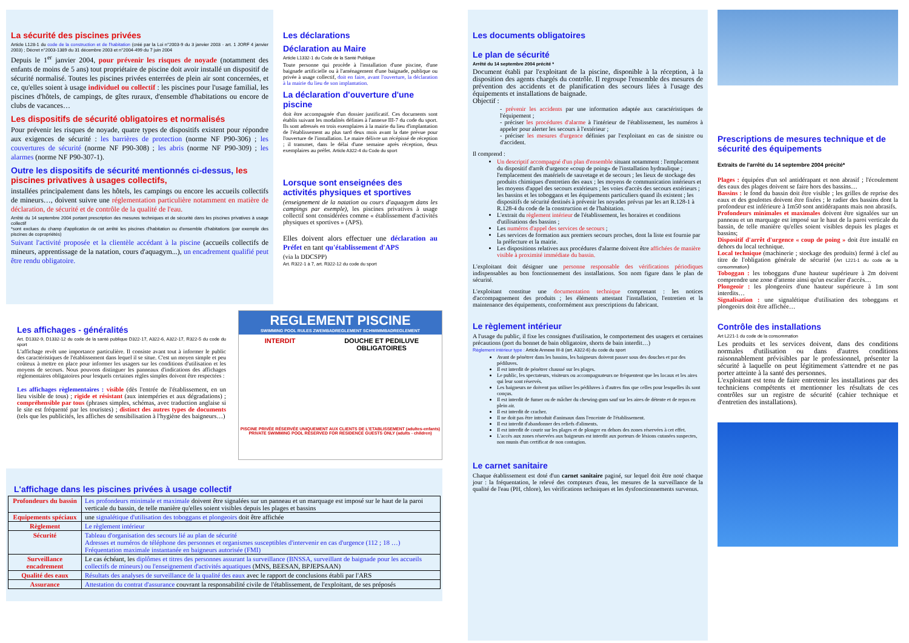La sécurité des piscines privées
Article L128-1 du code de la construction et de l'habitation (créé par la Loi n°2003-9 du 3 janvier 2003 - art. 1 JORF 4 janvier 2003) ; Décret n°2003-1389 du 31 décembre 2003 et n°2004-499 du 7 juin 2004
Depuis le 1<sup>er</sup> janvier 2004, pour prévenir les risques de noyade (notamment des enfants de moins de 5 ans) tout propriétaire de piscine doit avoir installé un dispositif de sécurité normalisé. Toutes les piscines privées enterrées de plein air sont concernées, et ce, qu'elles soient à usage individuel ou collectif : les piscines pour l'usage familial, les piscines d'hôtels, de campings, de gîtes ruraux, d'ensemble d'habitations ou encore de clubs de vacances…
Les dispositifs de sécurité obligatoires et normalisés
Pour prévenir les risques de noyade, quatre types de dispositifs existent pour répondre aux exigences de sécurité : les barrières de protection (norme NF P90-306) ; les couvertures de sécurité (norme NF P90-308) ; les abris (norme NF P90-309) ; les alarmes (norme NF P90-307-1).
Outre les dispositifs de sécurité mentionnés ci-dessus, les piscines privatives à usages collectifs,
installées principalement dans les hôtels, les campings ou encore les accueils collectifs de mineurs…, doivent suivre une réglementation particulière notamment en matière de déclaration, de sécurité et de contrôle de la qualité de l'eau.
Arrêté du 14 septembre 2004 portant prescription des mesures techniques et de sécurité dans les piscines privatives à usage collectif
*sont exclues du champ d'application de cet arrêté les piscines d'habitation ou d'ensemble d'habitations (par exemple des piscines de copropriétés)
Suivant l'activité proposée et la clientèle accédant à la piscine (accueils collectifs de mineurs, apprentissage de la natation, cours d'aquagym...), un encadrement qualifié peut être rendu obligatoire.
Les déclarations
Déclaration au Maire
Article L1332-1 du Code de la Santé Publique
Toute personne qui procède à l'installation d'une piscine, d'une baignade artificielle ou à l'aménagement d'une baignade, publique ou privée à usage collectif, doit en faire, avant l'ouverture, la déclaration à la mairie du lieu de son implantation.
La déclaration d'ouverture d'une piscine
doit être accompagnée d'un dossier justificatif. Ces documents sont établis suivant les modalités définies à l'annexe III-7 du code du sport. Ils sont adressés en trois exemplaires à la mairie du lieu d'implantation de l'établissement au plus tard deux mois avant la date prévue pour l'ouverture de l'installation. Le maire délivre un récépissé de réception ; il transmet, dans le délai d'une semaine après réception, deux exemplaires au préfet. Article A322-4 du Code du sport
Lorsque sont enseignées des activités physiques et sportives
(enseignement de la natation ou cours d'aquagym dans les campings par exemple), les piscines privatives à usage collectif sont considérées comme « établissement d'activités physiques et sportives » (APS).
Elles doivent alors effectuer une déclaration au Préfet en tant qu'établissement d'APS
(via la DDCSPP)
Art. R322-1 à 7, art. R322-12 du code du sport
Les affichages - généralités
Art. D1332-9, D1332-12 du code de la santé publique D322-17, A322-6, A322-17, R322-5 du code du sport
L'affichage revêt une importance particulière. Il consiste avant tout à informer le public des caractéristiques de l'établissement dans lequel il se situe. C'est un moyen simple et peu coûteux à mettre en place pour informer les usagers sur les conditions d'utilisation et les moyens de secours. Nous pouvons distinguer les panneaux d'indications des affichages règlementaires obligatoires pour lesquels certaines règles simples doivent être respectées :
Les affichages règlementaires : visible (dès l'entrée de l'établissement, en un lieu visible de tous) ; rigide et résistant (aux intempéries et aux dégradations) ; compréhensible par tous (phrases simples, schémas, avec traduction anglaise si le site est fréquenté par les touristes) ; distinct des autres types de documents (tels que les publicités, les affiches de sensibilisation à l'hygiène des baigneurs…)
REGLEMENT PISCINE
SWIMMING POOL RULES ZWEMBADREGLEMENT SCHWIMMBADREGLEMENT
INTERDIT DOUCHE ET PEDILUVE OBLIGATOIRES
PISCINE PRIVÉE RÉSERVÉE UNIQUEMENT AUX CLIENTS DE L'ETABLISSEMENT (adultes-enfants)
PRIVATE SWIMMING POOL RESERVED FOR RESIDENCE GUESTS ONLY (adults - children)
L'affichage dans les piscines privées à usage collectif
| Profondeurs du bassin | Les profondeurs minimale et maximale doivent être signalées sur un panneau et un marquage est imposé sur le haut de la paroi verticale du bassin, de telle manière qu'elles soient visibles depuis les plages et bassins |
| Equipements spéciaux | une signalétique d'utilisation des toboggans et plongeoirs doit être affichée |
| Règlement | Le règlement intérieur |
| Sécurité | Tableau d'organisation des secours lié au plan de sécurité Adresses et numéros de téléphone des personnes et organismes susceptibles d'intervenir en cas d'urgence (112 ; 18 …) Fréquentation maximale instantanée en baigneurs autorisée (FMI) |
| Surveillance encadrement | Le cas échéant, les diplômes et titres des personnes assurant la surveillance (BNSSA, surveillant de baignade pour les accueils collectifs de mineurs) ou l'enseignement d'activités aquatiques (MNS, BEESAN, BPJEPSAAN) |
| Qualité des eaux | Résultats des analyses de surveillance de la qualité des eaux avec le rapport de conclusions établi par l'ARS |
| Assurance | Attestation du contrat d'assurance couvrant la responsabilité civile de l'établissement, de l'exploitant, de ses préposés |
Les documents obligatoires
Le plan de sécurité
Arrêté du 14 septembre 2004 précité *
Document établi par l'exploitant de la piscine, disponible à la réception, à la disposition des agents chargés du contrôle. Il regroupe l'ensemble des mesures de prévention des accidents et de planification des secours liées à l'usage des équipements et installations de baignade.
Objectif :
- prévenir les accidents par une information adaptée aux caractéristiques de l'équipement ;
- préciser les procédures d'alarme à l'intérieur de l'établissement, les numéros à appeler pour alerter les secours à l'extérieur ;
- préciser les mesures d'urgence définies par l'exploitant en cas de sinistre ou d'accident.
Il comprend :
Un descriptif accompagné d'un plan d'ensemble situant notamment : l'emplacement du dispositif d'arrêt d'urgence «coup de poing» de l'installation hydraulique ; l'emplacement des matériels de sauvetage et de secours ; les lieux de stockage des produits chimiques d'entretien des eaux ; les moyens de communication intérieurs et les moyens d'appel des secours extérieurs ; les voies d'accès des secours extérieurs ; les bassins et les toboggans et les équipements particuliers quand ils existent ; les dispositifs de sécurité destinés à prévenir les noyades prévus par les art R.128-1 à R.128-4 du code de la construction et de l'habitation.
L'extrait du règlement intérieur de l'établissement, les horaires et conditions d'utilisations des bassins ;
Les numéros d'appel des services de secours ;
Les services de formation aux premiers secours proches, dont la liste est fournie par la préfecture et la mairie.
Les dispositions relatives aux procédures d'alarme doivent être affichées de manière visible à proximité immédiate du bassin.
L'exploitant doit désigner une personne responsable des vérifications périodiques indispensables au bon fonctionnement des installations. Son nom figure dans le plan de sécurité.
L'exploitant constitue une documentation technique comprenant : les notices d'accompagnement des produits ; les éléments attestant l'installation, l'entretien et la maintenance des équipements, conformément aux prescriptions du fabricant.
Le règlement intérieur
A l'usage du public, il fixe les consignes d'utilisation, le comportement des usagers et certaines précautions (port du bonnet de bain obligatoire, shorts de bain interdit…)
Règlement intérieur type : Article Annexe III-8 (art. A322-6) du code du sport
Avant de pénétrer dans les bassins, les baigneurs doivent passer sous des douches et par des pédiluves.
Il est interdit de pénétrer chaussé sur les plages.
Le public, les spectateurs, visiteurs ou accompagnateurs ne fréquentent que les locaux et les aires qui leur sont réservés.
Les baigneurs ne doivent pas utiliser les pédiluves à d'autres fins que celles pour lesquelles ils sont conçus.
Il est interdit de fumer ou de mâcher du chewing-gum sauf sur les aires de détente et de repos en plein air.
Il est interdit de cracher.
Il ne doit pas être introduit d'animaux dans l'enceinte de l'établissement.
Il est interdit d'abandonner des reliefs d'aliments.
Il est interdit de courir sur les plages et de plonger en dehors des zones réservées à cet effet.
L'accès aux zones réservées aux baigneurs est interdit aux porteurs de lésions cutanées suspectes, non munis d'un certificat de non contagion.
Le carnet sanitaire
Chaque établissement est doté d'un carnet sanitaire paginé, sur lequel doit être noté chaque jour : la fréquentation, le relevé des compteurs d'eau, les mesures de la surveillance de la qualité de l'eau (PH, chlore), les vérifications techniques et les dysfonctionnements survenus.
Prescriptions de mesures technique et de sécurité des équipements
Extraits de l'arrêté du 14 septembre 2004 précité*
Plages : équipées d'un sol antidérapant et non abrasif ; l'écoulement des eaux des plages doivent se faire hors des bassins…
Bassins : le fond du bassin doit être visible ; les grilles de reprise des eaux et des goulottes doivent être fixées ; le radier des bassins dont la profondeur est inférieure à 1m50 sont antidérapants mais non abrasifs.
Profondeurs minimales et maximales doivent être signalées sur un panneau et un marquage est imposé sur le haut de la paroi verticale du bassin, de telle manière qu'elles soient visibles depuis les plages et bassins;
Dispositif d'arrêt d'urgence « coup de poing » doit être installé en dehors du local technique.
Local technique (machinerie ; stockage des produits) fermé à clef au titre de l'obligation générale de sécurité (Art L221-1 du code de la consommation)
Toboggan : les toboggans d'une hauteur supérieure à 2m doivent comprendre une zone d'attente ainsi qu'un escalier d'accès…
Plongeoir : les plongeoirs d'une hauteur supérieure à 1m sont interdits…
Signalisation : une signalétique d'utilisation des toboggans et plongeoirs doit être affichée…
Contrôle des installations
Art L221-1 du code de la consommation
Les produits et les services doivent, dans des conditions normales d'utilisation ou dans d'autres conditions raisonnablement prévisibles par le professionnel, présenter la sécurité à laquelle on peut légitimement s'attendre et ne pas porter atteinte à la santé des personnes.
L'exploitant est tenu de faire entretenir les installations par des techniciens compétents et mentionner les résultats de ces contrôles sur un registre de sécurité (cahier technique et d'entretien des installations).